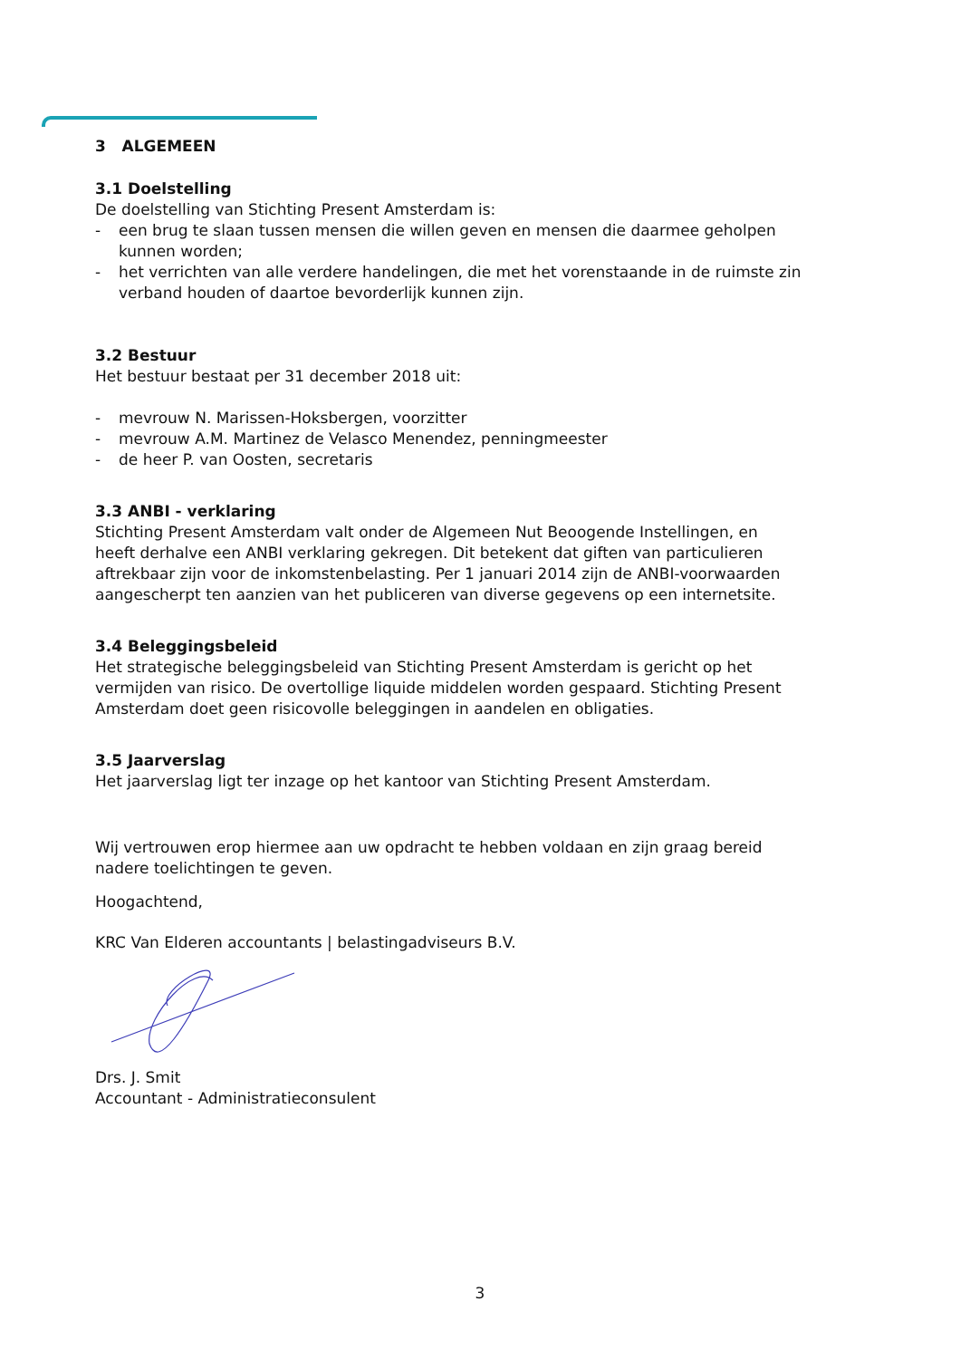3 ALGEMEEN
3.1 Doelstelling
De doelstelling van Stichting Present Amsterdam is:
- een brug te slaan tussen mensen die willen geven en mensen die daarmee geholpen kunnen worden;
- het verrichten van alle verdere handelingen, die met het vorenstaande in de ruimste zin verband houden of daartoe bevorderlijk kunnen zijn.
3.2 Bestuur
Het bestuur bestaat per 31 december 2018 uit:
- mevrouw N. Marissen-Hoksbergen, voorzitter
- mevrouw A.M. Martinez de Velasco Menendez, penningmeester
- de heer P. van Oosten, secretaris
3.3 ANBI - verklaring
Stichting Present Amsterdam valt onder de Algemeen Nut Beoogende Instellingen, en heeft derhalve een ANBI verklaring gekregen. Dit betekent dat giften van particulieren aftrekbaar zijn voor de inkomstenbelasting. Per 1 januari 2014 zijn de ANBI-voorwaarden aangescherpt ten aanzien van het publiceren van diverse gegevens op een internetsite.
3.4 Beleggingsbeleid
Het strategische beleggingsbeleid van Stichting Present Amsterdam is gericht op het vermijden van risico. De overtollige liquide middelen worden gespaard. Stichting Present Amsterdam doet geen risicovolle beleggingen in aandelen en obligaties.
3.5 Jaarverslag
Het jaarverslag ligt ter inzage op het kantoor van Stichting Present Amsterdam.
Wij vertrouwen erop hiermee aan uw opdracht te hebben voldaan en zijn graag bereid nadere toelichtingen te geven.
Hoogachtend,
KRC Van Elderen accountants | belastingadviseurs B.V.
Drs. J. Smit
Accountant - Administratieconsulent
3